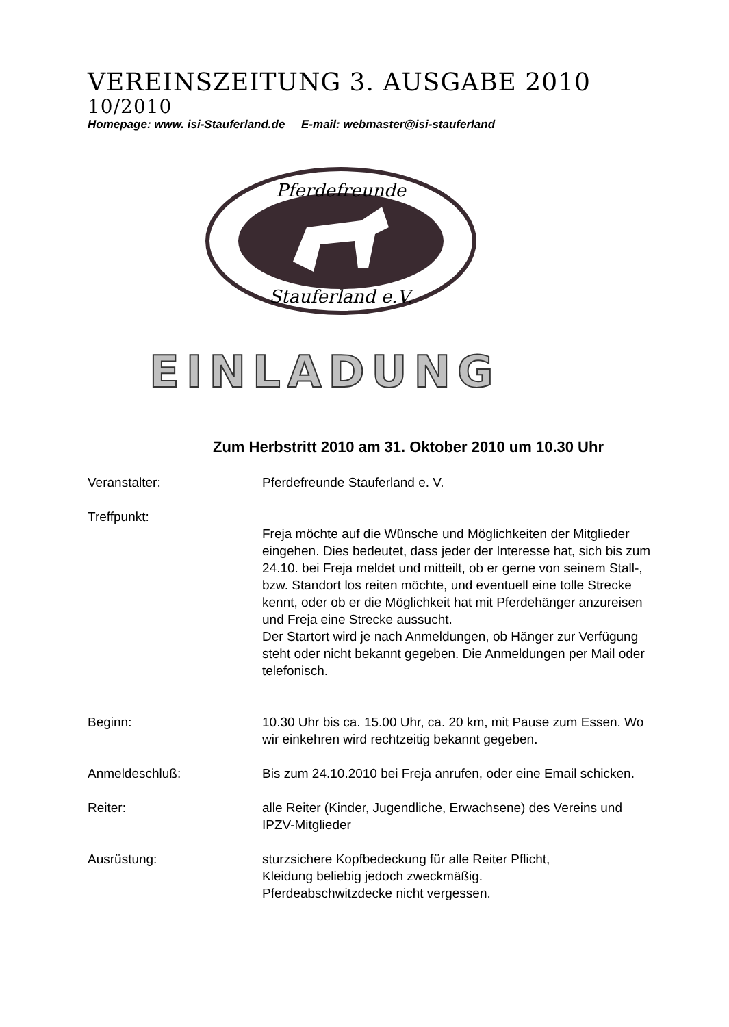VEREINSZEITUNG 3. AUSGABE 2010
10/2010
Homepage: www. isi-Stauferland.de E-mail: webmaster@isi-stauferland
Pferdefreunde
Stauferland e.V.
EINLADUNG
Zum Herbstritt 2010 am 31. Oktober 2010 um 10.30 Uhr
Veranstalter: Pferdefreunde Stauferland e. V.
Treffpunkt:
Freja möchte auf die Wünsche und Möglichkeiten der Mitglieder eingehen. Dies bedeutet, dass jeder der Interesse hat, sich bis zum 24.10. bei Freja meldet und mitteilt, ob er gerne von seinem Stall-, bzw. Standort los reiten möchte, und eventuell eine tolle Strecke kennt, oder ob er die Möglichkeit hat mit Pferdehänger anzureisen und Freja eine Strecke aussucht.
Der Startort wird je nach Anmeldungen, ob Hänger zur Verfügung steht oder nicht bekannt gegeben. Die Anmeldungen per Mail oder telefonisch.
Beginn: 10.30 Uhr bis ca. 15.00 Uhr, ca. 20 km, mit Pause zum Essen. Wo wir einkehren wird rechtzeitig bekannt gegeben.
Anmeldeschluß: Bis zum 24.10.2010 bei Freja anrufen, oder eine Email schicken.
Reiter: alle Reiter (Kinder, Jugendliche, Erwachsene) des Vereins und IPZV-Mitglieder
Ausrüstung: sturzsichere Kopfbedeckung für alle Reiter Pflicht,
Kleidung beliebig jedoch zweckmäßig.
Pferdeabschwitzdecke nicht vergessen.